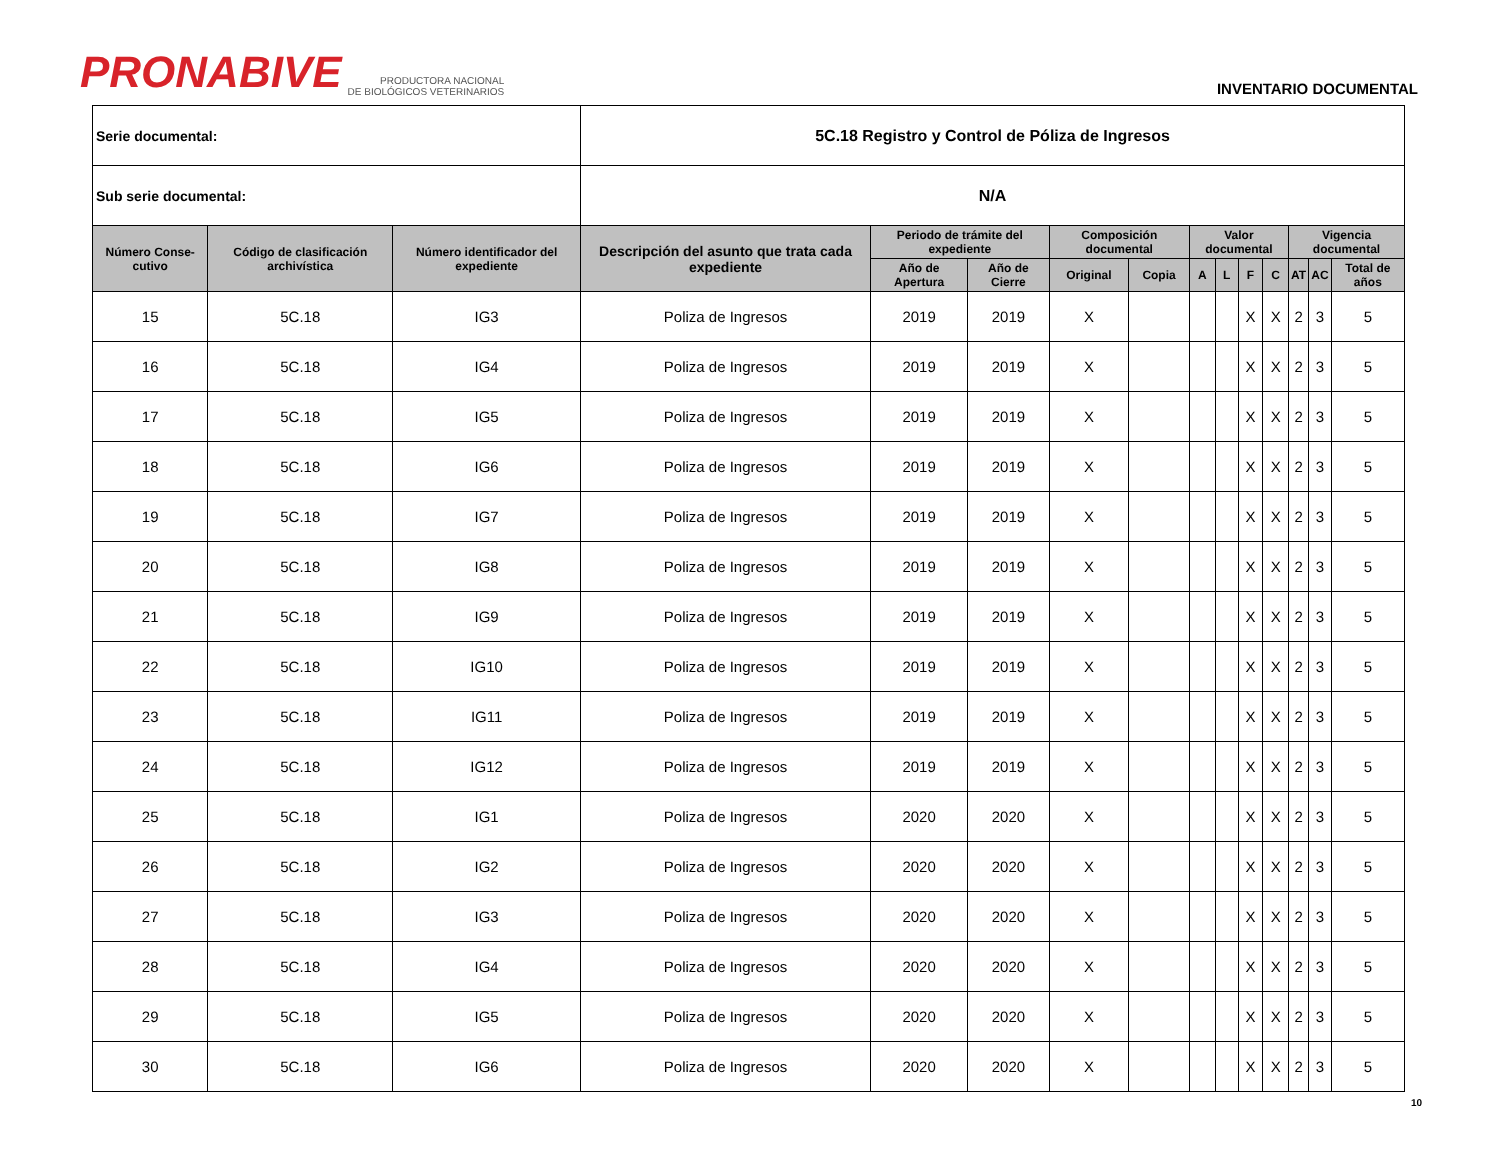PRONABIVE PRODUCTORA NACIONAL
DE BIOLÓGICOS VETERINARIOS
INVENTARIO DOCUMENTAL
| Serie documental: | | | 5C.18 Registro y Control de Póliza de Ingresos | | | | | | | | | | | |
| Sub serie documental: | | | N/A | | | | | | | | | | | |
| Número Conse-cutivo | Código de clasificación archivística | Número identificador del expediente | Descripción del asunto que trata cada expediente | Periodo de trámite del expediente | | Composición documental | | Valor documental | | | | Vigencia documental | | |
| | | | | Año de Apertura | Año de Cierre | Original | Copia | A | L | F | C | AT | AC | Total de años |
| 15 | 5C.18 | IG3 | Poliza de Ingresos | 2019 | 2019 | X | | | | X | X | 2 | 3 | 5 |
| 16 | 5C.18 | IG4 | Poliza de Ingresos | 2019 | 2019 | X | | | | X | X | 2 | 3 | 5 |
| 17 | 5C.18 | IG5 | Poliza de Ingresos | 2019 | 2019 | X | | | | X | X | 2 | 3 | 5 |
| 18 | 5C.18 | IG6 | Poliza de Ingresos | 2019 | 2019 | X | | | | X | X | 2 | 3 | 5 |
| 19 | 5C.18 | IG7 | Poliza de Ingresos | 2019 | 2019 | X | | | | X | X | 2 | 3 | 5 |
| 20 | 5C.18 | IG8 | Poliza de Ingresos | 2019 | 2019 | X | | | | X | X | 2 | 3 | 5 |
| 21 | 5C.18 | IG9 | Poliza de Ingresos | 2019 | 2019 | X | | | | X | X | 2 | 3 | 5 |
| 22 | 5C.18 | IG10 | Poliza de Ingresos | 2019 | 2019 | X | | | | X | X | 2 | 3 | 5 |
| 23 | 5C.18 | IG11 | Poliza de Ingresos | 2019 | 2019 | X | | | | X | X | 2 | 3 | 5 |
| 24 | 5C.18 | IG12 | Poliza de Ingresos | 2019 | 2019 | X | | | | X | X | 2 | 3 | 5 |
| 25 | 5C.18 | IG1 | Poliza de Ingresos | 2020 | 2020 | X | | | | X | X | 2 | 3 | 5 |
| 26 | 5C.18 | IG2 | Poliza de Ingresos | 2020 | 2020 | X | | | | X | X | 2 | 3 | 5 |
| 27 | 5C.18 | IG3 | Poliza de Ingresos | 2020 | 2020 | X | | | | X | X | 2 | 3 | 5 |
| 28 | 5C.18 | IG4 | Poliza de Ingresos | 2020 | 2020 | X | | | | X | X | 2 | 3 | 5 |
| 29 | 5C.18 | IG5 | Poliza de Ingresos | 2020 | 2020 | X | | | | X | X | 2 | 3 | 5 |
| 30 | 5C.18 | IG6 | Poliza de Ingresos | 2020 | 2020 | X | | | | X | X | 2 | 3 | 5 |
10